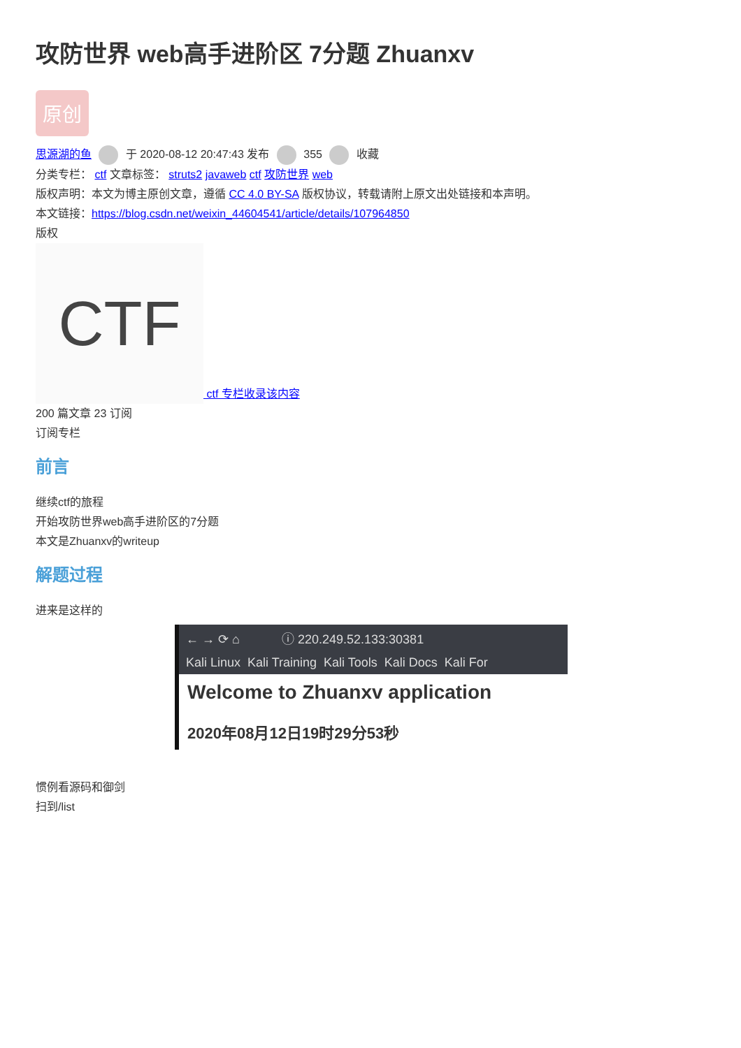攻防世界 web高手进阶区 7分题 Zhuanxv
原创
思源湖的鱼 于 2020-08-12 20:47:43 发布 355 收藏
分类专栏： ctf 文章标签： struts2 javaweb ctf 攻防世界 web
版权声明：本文为博主原创文章，遵循 CC 4.0 BY-SA 版权协议，转载请附上原文出处链接和本声明。
本文链接：https://blog.csdn.net/weixin_44604541/article/details/107964850
版权
CTF ctf 专栏收录该内容
200 篇文章 23 订阅
订阅专栏
前言
继续ctf的旅程
开始攻防世界web高手进阶区的7分题
本文是Zhuanxv的writeup
解题过程
进来是这样的
← → ⟳ ⌂ ⓘ 220.249.52.133:30381
Kali Linux Kali Training Kali Tools Kali Docs Kali For
Welcome to Zhuanxv application
2020年08月12日19时29分53秒
惯例看源码和御剑
扫到/list